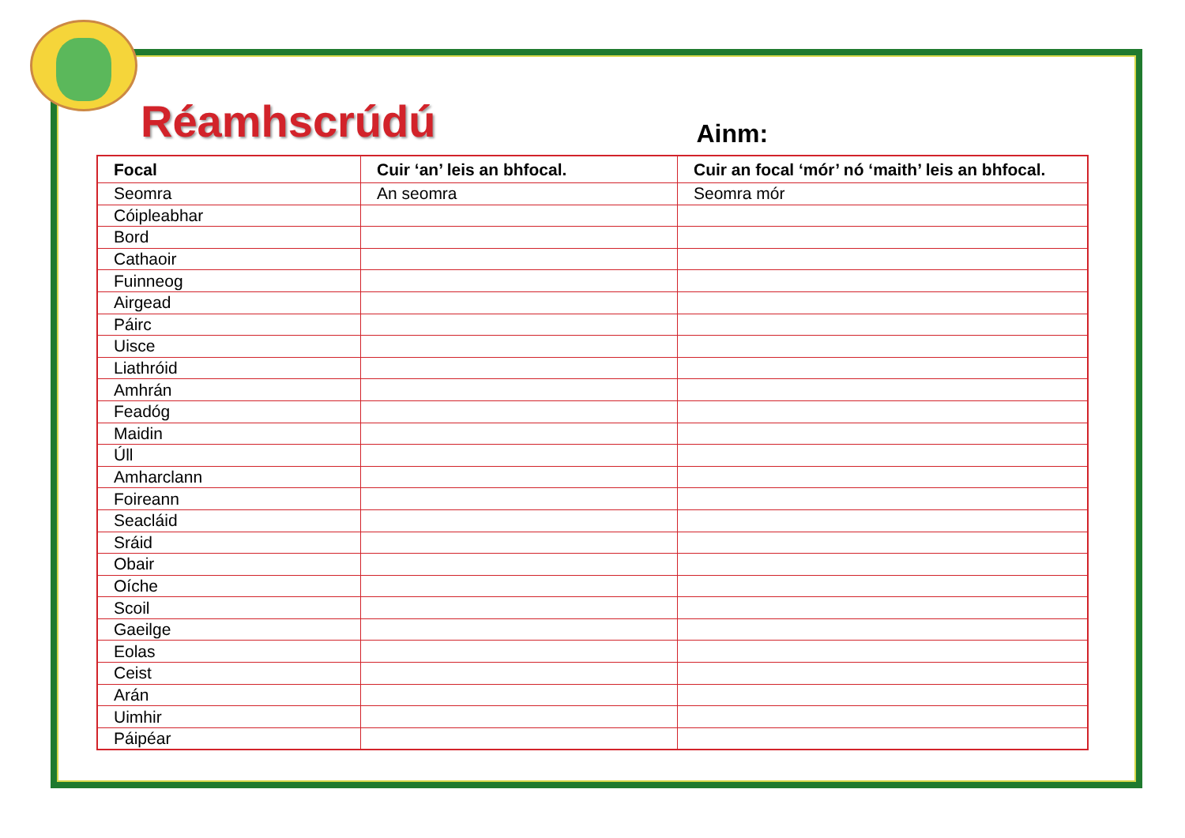Réamhscrúdú
Ainm:
| Focal | Cuir ‘an’ leis an bhfocal. | Cuir an focal ‘mór’ nó ‘maith’ leis an bhfocal. |
| --- | --- | --- |
| Seomra | An seomra | Seomra mór |
| Cóipleabhar | | |
| Bord | | |
| Cathaoir | | |
| Fuinneog | | |
| Airgead | | |
| Páirc | | |
| Uisce | | |
| Liathróid | | |
| Amhrán | | |
| Feadóg | | |
| Maidin | | |
| Úll | | |
| Amharclann | | |
| Foireann | | |
| Seacláid | | |
| Sráid | | |
| Obair | | |
| Oíche | | |
| Scoil | | |
| Gaeilge | | |
| Eolas | | |
| Ceist | | |
| Arán | | |
| Uimhir | | |
| Páipéar | | |